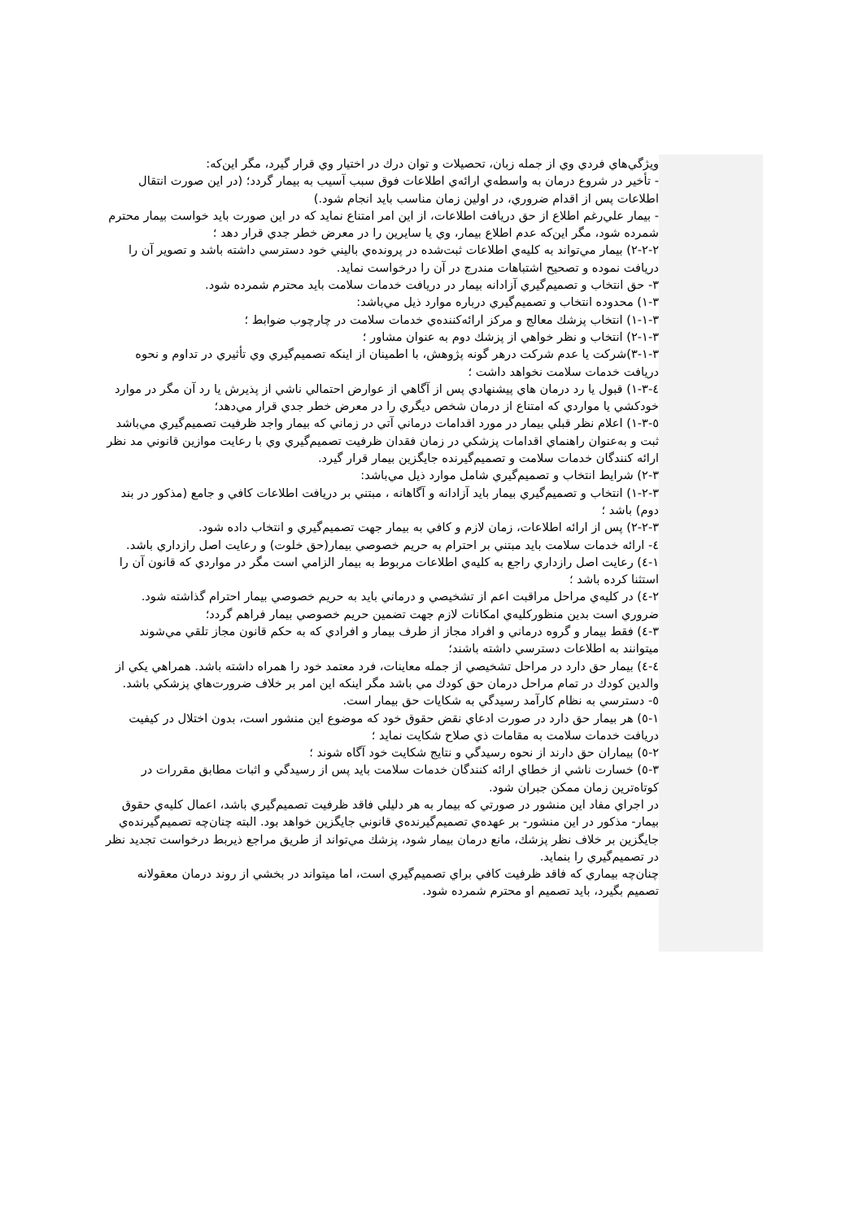ويژگي‌هاي فردي وي از جمله زبان، تحصيلات و توان درك در اختيار وي قرار گيرد، مگر اين‌كه:
- تأخير در شروع درمان به واسطه‌ي ارائه‌ي اطلاعات فوق سبب آسيب به بيمار گردد؛ (در اين صورت انتقال اطلاعات پس از اقدام ضروري، در اولين زمان مناسب بايد انجام شود.)
- بيمار علي‌رغم اطلاع از حق دريافت اطلاعات، از اين امر امتناع نمايد كه در اين صورت بايد خواست بيمار محترم شمرده شود، مگر اين‌كه عدم اطلاع بيمار، وي يا سايرين را در معرض خطر جدي قرار دهد ؛
۲-۲-۲) بيمار مي‌تواند به كليه‌ي اطلاعات ثبت‌شده در پرونده‌ي باليني خود دسترسي داشته باشد و تصوير آن را دريافت نموده و تصحيح اشتباهات مندرج در آن را درخواست نمايد.
۳- حق انتخاب و تصميم‌گيري آزادانه بيمار در دريافت خدمات سلامت بايد محترم شمرده شود.
۱-۳) محدوده انتخاب و تصميم‌گيري درباره موارد ذيل مي‌باشد:
۱-۱-۳) انتخاب پزشك معالج و مركز ارائه‌كننده‌ي خدمات سلامت در چارچوب ضوابط ؛
۲-۱-۳) انتخاب و نظر خواهي از پزشك دوم به عنوان مشاور ؛
۳-۱-۳)شركت يا عدم شركت درهر گونه پژوهش، با اطمينان از اينكه تصميم‌گيري وي تأثيري در تداوم و نحوه دريافت خدمات سلامت نخواهد داشت ؛
٤-۱-۳) قبول يا رد درمان هاي پيشنهادي پس از آگاهي از عوارض احتمالي ناشي از پذيرش يا رد آن مگر در موارد خودكشي يا مواردي كه امتناع از درمان شخص ديگري را در معرض خطر جدي قرار مي‌دهد؛
٥-۱-۳) اعلام نظر قبلي بيمار در مورد اقدامات درماني آتي در زماني كه بيمار واجد ظرفيت تصميم‌گيري مي‌باشد ثبت و به‌عنوان راهنماي اقدامات پزشكي در زمان فقدان ظرفيت تصميم‌گيري وي با رعايت موازين قانوني مد نظر ارائه كنندگان خدمات سلامت و تصميم‌گيرنده جايگزين بيمار قرار گيرد.
۲-۳) شرايط انتخاب و تصميم‌گيري شامل موارد ذيل مي‌باشد:
۱-۲-۳) انتخاب و تصميم‌گيري بيمار بايد آزادانه و آگاهانه ، مبتني بر دريافت اطلاعات كافي و جامع (مذكور در بند دوم) باشد ؛
۲-۲-۳) پس از ارائه اطلاعات، زمان لازم و كافي به بيمار جهت تصميم‌گيري و انتخاب داده شود.
٤- ارائه خدمات سلامت بايد مبتني بر احترام به حريم خصوصي بيمار(حق خلوت) و رعايت اصل رازداري باشد.
۱-٤) رعايت اصل رازداري راجع به كليه‌ي اطلاعات مربوط به بيمار الزامي است مگر در مواردي كه قانون آن را استثنا كرده باشد ؛
۲-٤) در كليه‌ي مراحل مراقبت اعم از تشخيصي و درماني بايد به حريم خصوصي بيمار احترام گذاشته شود. ضروري است بدين منظوركليه‌ي امكانات لازم جهت تضمين حريم خصوصي بيمار فراهم گردد؛
۳-٤) فقط بيمار و گروه درماني و افراد مجاز از طرف بيمار و افرادي كه به حكم قانون مجاز تلقي مي‌شوند ميتوانند به اطلاعات دسترسي داشته باشند؛
٤-٤) بيمار حق دارد در مراحل تشخيصي از جمله معاينات، فرد معتمد خود را همراه داشته باشد. همراهي يكي از والدين كودك در تمام مراحل درمان حق كودك مي باشد مگر اينكه اين امر بر خلاف ضرورت‌هاي پزشكي باشد.
٥- دسترسي به نظام كارآمد رسيدگي به شكايات حق بيمار است.
۱-٥) هر بيمار حق دارد در صورت ادعاي نقض حقوق خود كه موضوع اين منشور است، بدون اختلال در كيفيت دريافت خدمات سلامت به مقامات ذي صلاح شكايت نمايد ؛
۲-٥) بيماران حق دارند از نحوه رسيدگي و نتايج شكايت خود آگاه شوند ؛
۳-٥) خسارت ناشي از خطاي ارائه كنندگان خدمات سلامت بايد پس از رسيدگي و اثبات مطابق مقررات در كوتاه‌ترين زمان ممكن جبران شود.
در اجراي مفاد اين منشور در صورتي كه بيمار به هر دليلي فاقد ظرفيت تصميم‌گيري باشد، اعمال كليه‌ي حقوق بيمار- مذكور در اين منشور- بر عهده‌ي تصميم‌گيرنده‌ي قانوني جايگزين خواهد بود. البته چنان‌چه تصميم‌گيرنده‌ي جايگزين بر خلاف نظر پزشك، مانع درمان بيمار شود، پزشك مي‌تواند از طريق مراجع ذيربط درخواست تجديد نظر در تصميم‌گيري را بنمايد.
چنان‌چه بيماري كه فاقد ظرفيت كافي براي تصميم‌گيري است، اما ميتواند در بخشي از روند درمان معقولانه تصميم بگيرد، بايد تصميم او محترم شمرده شود.